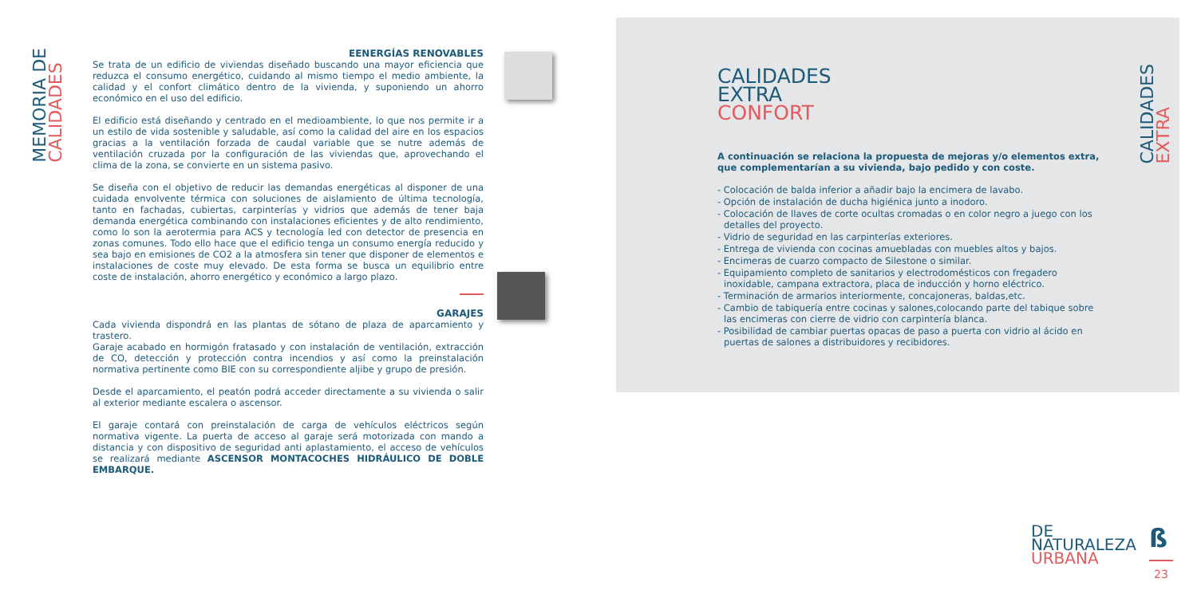MEMORIA DE
CALIDADES
EENERGÍAS RENOVABLES
Se trata de un edificio de viviendas diseñado buscando una mayor eficiencia que reduzca el consumo energético, cuidando al mismo tiempo el medio ambiente, la calidad y el confort climático dentro de la vivienda, y suponiendo un ahorro económico en el uso del edificio.
El edificio está diseñando y centrado en el medioambiente, lo que nos permite ir a un estilo de vida sostenible y saludable, así como la calidad del aire en los espacios gracias a la ventilación forzada de caudal variable que se nutre además de ventilación cruzada por la configuración de las viviendas que, aprovechando el clima de la zona, se convierte en un sistema pasivo.
Se diseña con el objetivo de reducir las demandas energéticas al disponer de una cuidada envolvente térmica con soluciones de aislamiento de última tecnología, tanto en fachadas, cubiertas, carpinterías y vidrios que además de tener baja demanda energética combinando con instalaciones eficientes y de alto rendimiento, como lo son la aerotermia para ACS y tecnología led con detector de presencia en zonas comunes. Todo ello hace que el edificio tenga un consumo energía reducido y sea bajo en emisiones de CO2 a la atmosfera sin tener que disponer de elementos e instalaciones de coste muy elevado. De esta forma se busca un equilibrio entre coste de instalación, ahorro energético y económico a largo plazo.
GARAJES
Cada vivienda dispondrá en las plantas de sótano de plaza de aparcamiento y trastero.
Garaje acabado en hormigón fratasado y con instalación de ventilación, extracción de CO, detección y protección contra incendios y así como la preinstalación normativa pertinente como BIE con su correspondiente aljibe y grupo de presión.
Desde el aparcamiento, el peatón podrá acceder directamente a su vivienda o salir al exterior mediante escalera o ascensor.
El garaje contará con preinstalación de carga de vehículos eléctricos según normativa vigente. La puerta de acceso al garaje será motorizada con mando a distancia y con dispositivo de seguridad anti aplastamiento, el acceso de vehículos se realizará mediante ASCENSOR MONTACOCHES HIDRÁULICO DE DOBLE EMBARQUE.
CALIDADES
EXTRA
CONFORT
A continuación se relaciona la propuesta de mejoras y/o elementos extra, que complementarían a su vivienda, bajo pedido y con coste.
- Colocación de balda inferior a añadir bajo la encimera de lavabo.
- Opción de instalación de ducha higiénica junto a inodoro.
- Colocación de llaves de corte ocultas cromadas o en color negro a juego con los detalles del proyecto.
- Vidrio de seguridad en las carpinterías exteriores.
- Entrega de vivienda con cocinas amuebladas con muebles altos y bajos.
- Encimeras de cuarzo compacto de Silestone o similar.
- Equipamiento completo de sanitarios y electrodomésticos con fregadero inoxidable, campana extractora, placa de inducción y horno eléctrico.
- Terminación de armarios interiormente, concajoneras, baldas,etc.
- Cambio de tabiquería entre cocinas y salones,colocando parte del tabique sobre las encimeras con cierre de vidrio con carpintería blanca.
- Posibilidad de cambiar puertas opacas de paso a puerta con vidrio al ácido en puertas de salones a distribuidores y recibidores.
CALIDADES
EXTRA
DE
NATURALEZA
URBANA
ß
23